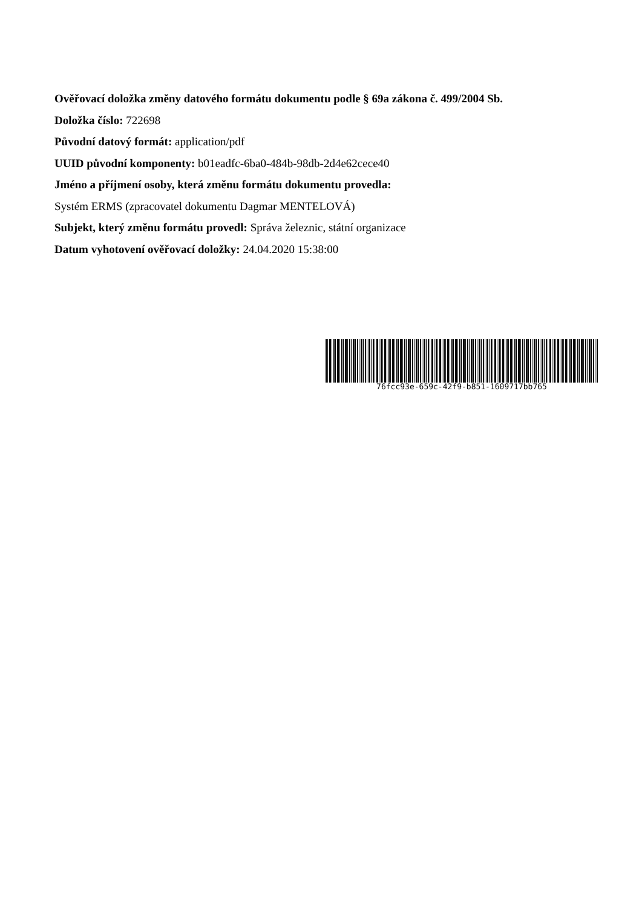Ověřovací doložka změny datového formátu dokumentu podle § 69a zákona č. 499/2004 Sb.
Doložka číslo: 722698
Původní datový formát: application/pdf
UUID původní komponenty: b01eadfc-6ba0-484b-98db-2d4e62cece40
Jméno a příjmení osoby, která změnu formátu dokumentu provedla:
Systém ERMS (zpracovatel dokumentu Dagmar MENTELOVÁ)
Subjekt, který změnu formátu provedl: Správa železnic, státní organizace
Datum vyhotovení ověřovací doložky: 24.04.2020 15:38:00
76fcc93e-659c-42f9-b851-1609717bb765